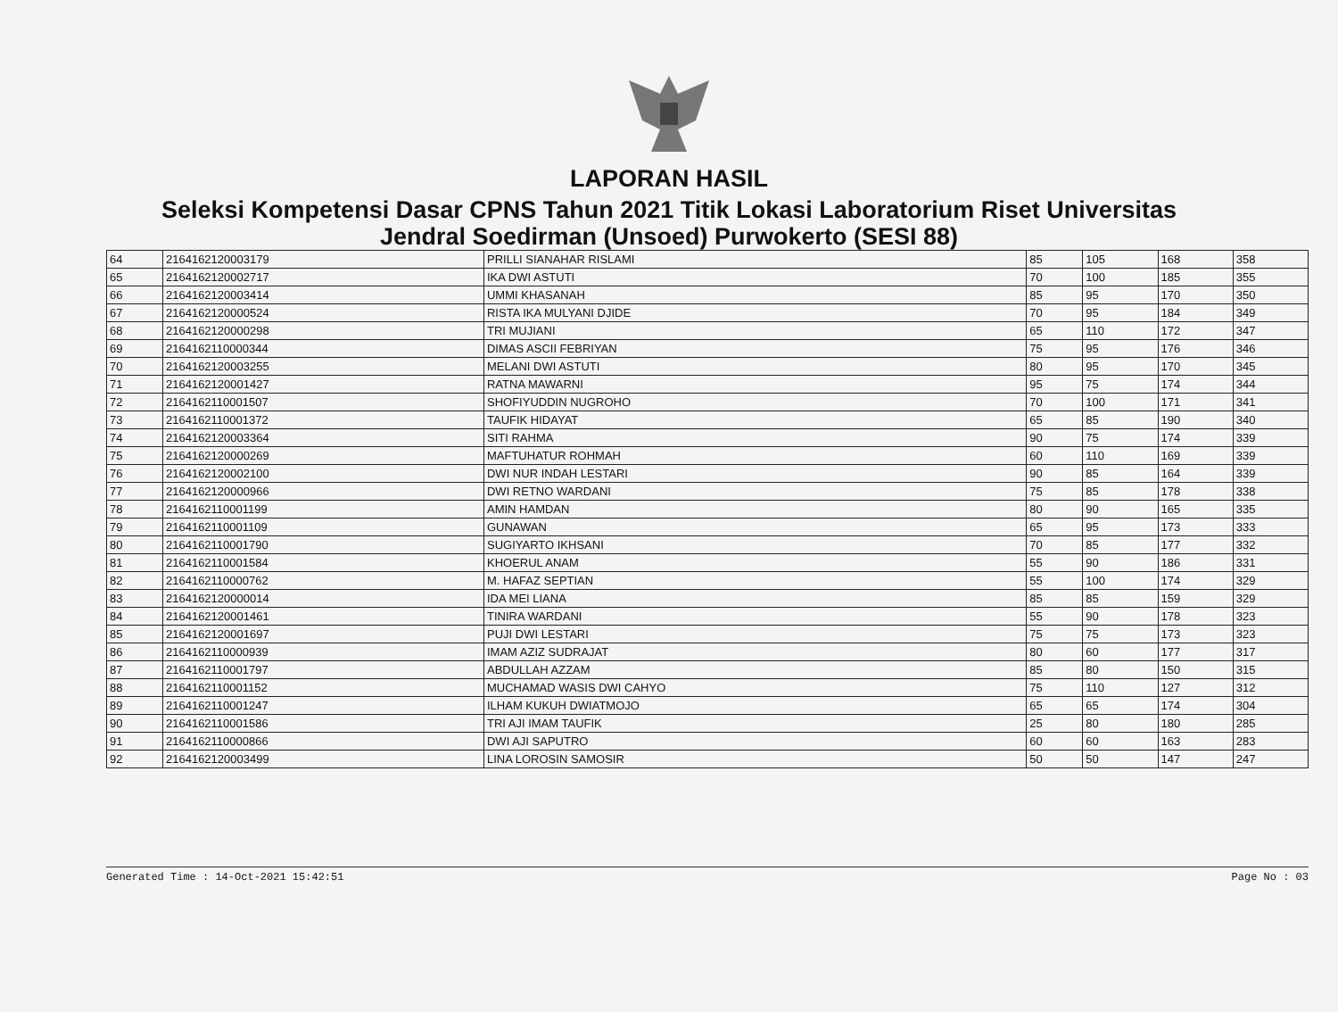LAPORAN HASIL
Seleksi Kompetensi Dasar CPNS Tahun 2021 Titik Lokasi Laboratorium Riset Universitas
Jendral Soedirman (Unsoed) Purwokerto (SESI 88)
| 64 | 2164162120003179 | PRILLI SIANAHAR RISLAMI | 85 | 105 | 168 | 358 |
| 65 | 2164162120002717 | IKA DWI ASTUTI | 70 | 100 | 185 | 355 |
| 66 | 2164162120003414 | UMMI KHASANAH | 85 | 95 | 170 | 350 |
| 67 | 2164162120000524 | RISTA IKA MULYANI DJIDE | 70 | 95 | 184 | 349 |
| 68 | 2164162120000298 | TRI MUJIANI | 65 | 110 | 172 | 347 |
| 69 | 2164162110000344 | DIMAS ASCII FEBRIYAN | 75 | 95 | 176 | 346 |
| 70 | 2164162120003255 | MELANI DWI ASTUTI | 80 | 95 | 170 | 345 |
| 71 | 2164162120001427 | RATNA MAWARNI | 95 | 75 | 174 | 344 |
| 72 | 2164162110001507 | SHOFIYUDDIN NUGROHO | 70 | 100 | 171 | 341 |
| 73 | 2164162110001372 | TAUFIK HIDAYAT | 65 | 85 | 190 | 340 |
| 74 | 2164162120003364 | SITI RAHMA | 90 | 75 | 174 | 339 |
| 75 | 2164162120000269 | MAFTUHATUR ROHMAH | 60 | 110 | 169 | 339 |
| 76 | 2164162120002100 | DWI NUR INDAH LESTARI | 90 | 85 | 164 | 339 |
| 77 | 2164162120000966 | DWI RETNO WARDANI | 75 | 85 | 178 | 338 |
| 78 | 2164162110001199 | AMIN HAMDAN | 80 | 90 | 165 | 335 |
| 79 | 2164162110001109 | GUNAWAN | 65 | 95 | 173 | 333 |
| 80 | 2164162110001790 | SUGIYARTO IKHSANI | 70 | 85 | 177 | 332 |
| 81 | 2164162110001584 | KHOERUL ANAM | 55 | 90 | 186 | 331 |
| 82 | 2164162110000762 | M. HAFAZ SEPTIAN | 55 | 100 | 174 | 329 |
| 83 | 2164162120000014 | IDA MEI LIANA | 85 | 85 | 159 | 329 |
| 84 | 2164162120001461 | TINIRA WARDANI | 55 | 90 | 178 | 323 |
| 85 | 2164162120001697 | PUJI DWI LESTARI | 75 | 75 | 173 | 323 |
| 86 | 2164162110000939 | IMAM AZIZ SUDRAJAT | 80 | 60 | 177 | 317 |
| 87 | 2164162110001797 | ABDULLAH AZZAM | 85 | 80 | 150 | 315 |
| 88 | 2164162110001152 | MUCHAMAD WASIS DWI CAHYO | 75 | 110 | 127 | 312 |
| 89 | 2164162110001247 | ILHAM KUKUH DWIATMOJO | 65 | 65 | 174 | 304 |
| 90 | 2164162110001586 | TRI AJI IMAM TAUFIK | 25 | 80 | 180 | 285 |
| 91 | 2164162110000866 | DWI AJI SAPUTRO | 60 | 60 | 163 | 283 |
| 92 | 2164162120003499 | LINA LOROSIN SAMOSIR | 50 | 50 | 147 | 247 |
Generated Time : 14-Oct-2021 15:42:51 Page No : 03